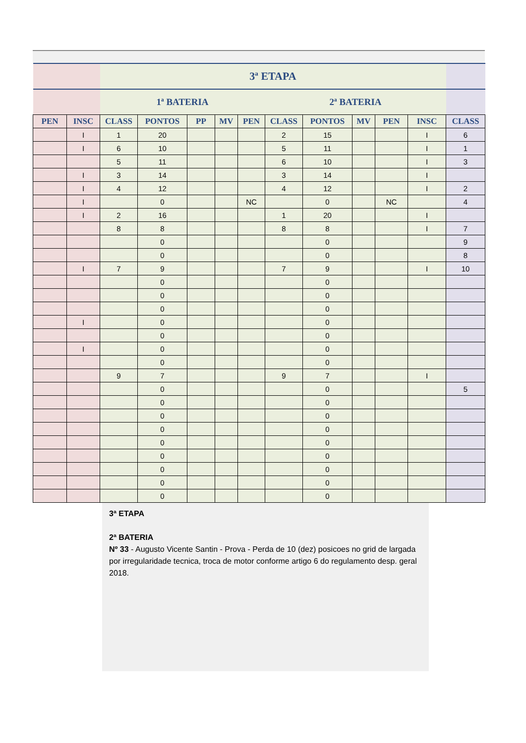| | | 3ª ETAPA | | | | | | | | | | |
| --- | --- | --- | --- | --- | --- | --- | --- | --- | --- | --- | --- | --- |
| | | 1ª BATERIA | | | | | 2ª BATERIA | | | | | |
| PEN | INSC | CLASS | PONTOS | PP | MV | PEN | CLASS | PONTOS | MV | PEN | INSC | CLASS |
| | I | 1 | 20 | | | | 2 | 15 | | | I | 6 |
| | I | 6 | 10 | | | | 5 | 11 | | | I | 1 |
| | | 5 | 11 | | | | 6 | 10 | | | I | 3 |
| | I | 3 | 14 | | | | 3 | 14 | | | I | |
| | I | 4 | 12 | | | | 4 | 12 | | | I | 2 |
| | I | | 0 | | | NC | | 0 | | NC | | 4 |
| | I | 2 | 16 | | | | 1 | 20 | | | I | |
| | | 8 | 8 | | | | 8 | 8 | | | I | 7 |
| | | | 0 | | | | | 0 | | | | 9 |
| | | | 0 | | | | | 0 | | | | 8 |
| | I | 7 | 9 | | | | 7 | 9 | | | I | 10 |
| | | | 0 | | | | | 0 | | | | |
| | | | 0 | | | | | 0 | | | | |
| | | | 0 | | | | | 0 | | | | |
| | I | | 0 | | | | | 0 | | | | |
| | | | 0 | | | | | 0 | | | | |
| | I | | 0 | | | | | 0 | | | | |
| | | | 0 | | | | | 0 | | | | |
| | | 9 | 7 | | | | 9 | 7 | | | I | |
| | | | 0 | | | | | 0 | | | | 5 |
| | | | 0 | | | | | 0 | | | | |
| | | | 0 | | | | | 0 | | | | |
| | | | 0 | | | | | 0 | | | | |
| | | | 0 | | | | | 0 | | | | |
| | | | 0 | | | | | 0 | | | | |
| | | | 0 | | | | | 0 | | | | |
| | | | 0 | | | | | 0 | | | | |
| | | | 0 | | | | | 0 | | | | |
3ª ETAPA
2ª BATERIA
Nº 33 - Augusto Vicente Santin - Prova - Perda de 10 (dez) posicoes no grid de largada por irregularidade tecnica, troca de motor conforme artigo 6 do regulamento desp. geral 2018.